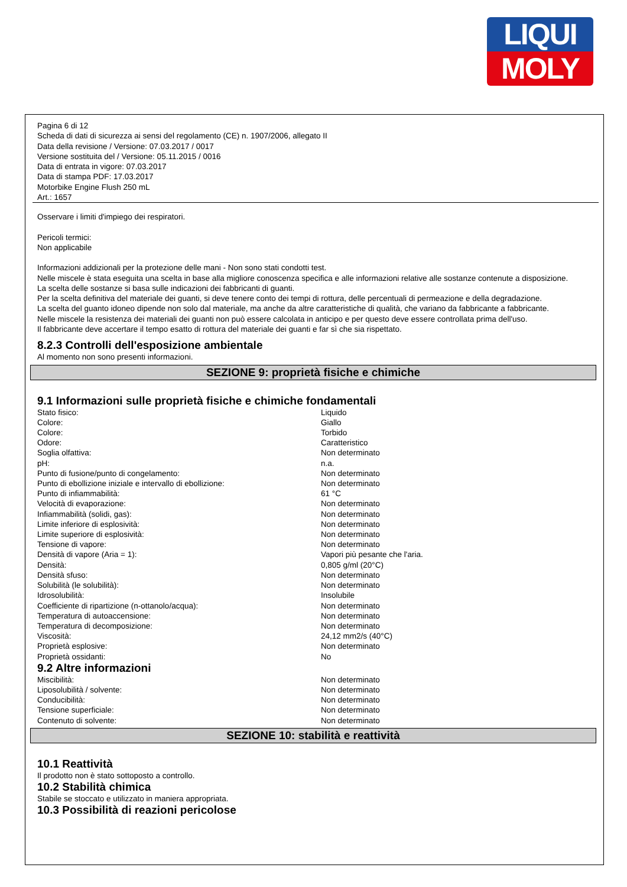LIQUI
MOLY
Pagina 6 di 12
Scheda di dati di sicurezza ai sensi del regolamento (CE) n. 1907/2006, allegato II
Data della revisione / Versione: 07.03.2017 / 0017
Versione sostituita del / Versione: 05.11.2015 / 0016
Data di entrata in vigore: 07.03.2017
Data di stampa PDF: 17.03.2017
Motorbike Engine Flush 250 mL
Art.: 1657
Osservare i limiti d'impiego dei respiratori.
Pericoli termici:
Non applicabile
Informazioni addizionali per la protezione delle mani - Non sono stati condotti test.
Nelle miscele è stata eseguita una scelta in base alla migliore conoscenza specifica e alle informazioni relative alle sostanze contenute a disposizione.
La scelta delle sostanze si basa sulle indicazioni dei fabbricanti di guanti.
Per la scelta definitiva del materiale dei guanti, si deve tenere conto dei tempi di rottura, delle percentuali di permeazione e della degradazione.
La scelta del guanto idoneo dipende non solo dal materiale, ma anche da altre caratteristiche di qualità, che variano da fabbricante a fabbricante.
Nelle miscele la resistenza dei materiali dei guanti non può essere calcolata in anticipo e per questo deve essere controllata prima dell'uso.
Il fabbricante deve accertare il tempo esatto di rottura del materiale dei guanti e far sì che sia rispettato.
8.2.3 Controlli dell'esposizione ambientale
Al momento non sono presenti informazioni.
SEZIONE 9: proprietà fisiche e chimiche
9.1 Informazioni sulle proprietà fisiche e chimiche fondamentali
| Stato fisico: | Liquido |
| Colore: | Giallo |
| Colore: | Torbido |
| Odore: | Caratteristico |
| Soglia olfattiva: | Non determinato |
| pH: | n.a. |
| Punto di fusione/punto di congelamento: | Non determinato |
| Punto di ebollizione iniziale e intervallo di ebollizione: | Non determinato |
| Punto di infiammabilità: | 61 °C |
| Velocità di evaporazione: | Non determinato |
| Infiammabilità (solidi, gas): | Non determinato |
| Limite inferiore di esplosività: | Non determinato |
| Limite superiore di esplosività: | Non determinato |
| Tensione di vapore: | Non determinato |
| Densità di vapore (Aria = 1): | Vapori più pesante che l'aria. |
| Densità: | 0,805 g/ml (20°C) |
| Densità sfuso: | Non determinato |
| Solubilità (le solubilità): | Non determinato |
| Idrosolubilità: | Insolubile |
| Coefficiente di ripartizione (n-ottanolo/acqua): | Non determinato |
| Temperatura di autoaccensione: | Non determinato |
| Temperatura di decomposizione: | Non determinato |
| Viscosità: | 24,12 mm2/s (40°C) |
| Proprietà esplosive: | Non determinato |
| Proprietà ossidanti: | No |
9.2 Altre informazioni
| Miscibilità: | Non determinato |
| Liposolubilità / solvente: | Non determinato |
| Conducibilità: | Non determinato |
| Tensione superficiale: | Non determinato |
| Contenuto di solvente: | Non determinato |
SEZIONE 10: stabilità e reattività
10.1 Reattività
Il prodotto non è stato sottoposto a controllo.
10.2 Stabilità chimica
Stabile se stoccato e utilizzato in maniera appropriata.
10.3 Possibilità di reazioni pericolose